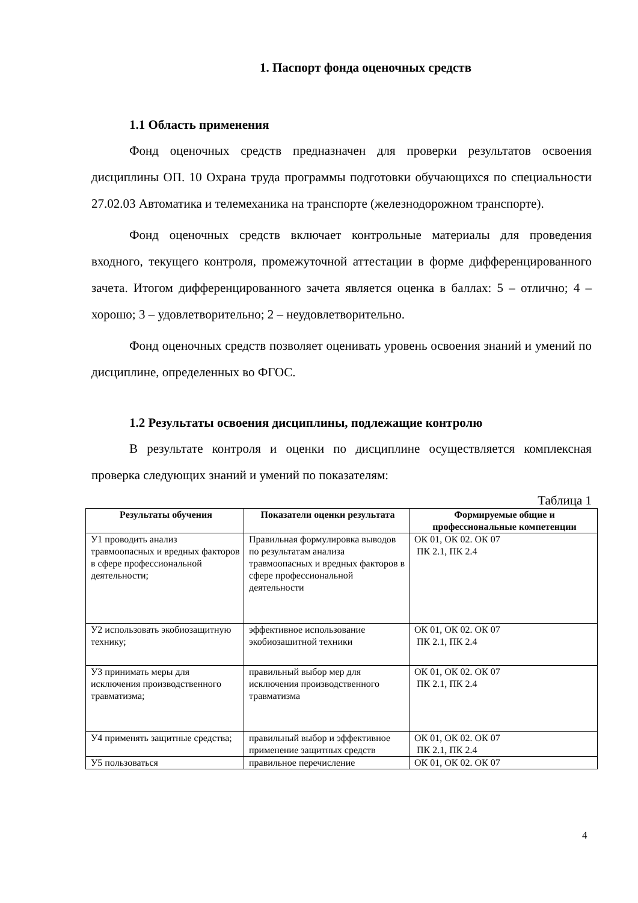1. Паспорт фонда оценочных средств
1.1 Область применения
Фонд оценочных средств предназначен для проверки результатов освоения дисциплины ОП. 10 Охрана труда программы подготовки обучающихся по специальности 27.02.03 Автоматика и телемеханика на транспорте (железнодорожном транспорте).
Фонд оценочных средств включает контрольные материалы для проведения входного, текущего контроля, промежуточной аттестации в форме дифференцированного зачета. Итогом дифференцированного зачета является оценка в баллах: 5 – отлично; 4 – хорошо; 3 – удовлетворительно; 2 – неудовлетворительно.
Фонд оценочных средств позволяет оценивать уровень освоения знаний и умений по дисциплине, определенных во ФГОС.
1.2 Результаты освоения дисциплины, подлежащие контролю
В результате контроля и оценки по дисциплине осуществляется комплексная проверка следующих знаний и умений по показателям:
Таблица 1
| Результаты обучения | Показатели оценки результата | Формируемые общие и профессиональные компетенции |
| --- | --- | --- |
| У1 проводить анализ травмоопасных и вредных факторов в сфере профессиональной деятельности; | Правильная формулировка выводов по результатам анализа травмоопасных и вредных факторов в сфере профессиональной деятельности | ОК 01, ОК 02. ОК 07 ПК 2.1, ПК 2.4 |
| У2 использовать экобиозащитную технику; | эффективное использование экобиозашитной техники | ОК 01, ОК 02. ОК 07 ПК 2.1, ПК 2.4 |
| У3 принимать меры для исключения производственного травматизма; | правильный выбор мер для исключения производственного травматизма | ОК 01, ОК 02. ОК 07 ПК 2.1, ПК 2.4 |
| У4 применять защитные средства; | правильный выбор и эффективное применение защитных средств | ОК 01, ОК 02. ОК 07 ПК 2.1, ПК 2.4 |
| У5 пользоваться | правильное перечисление | ОК 01, ОК 02. ОК 07 |
4